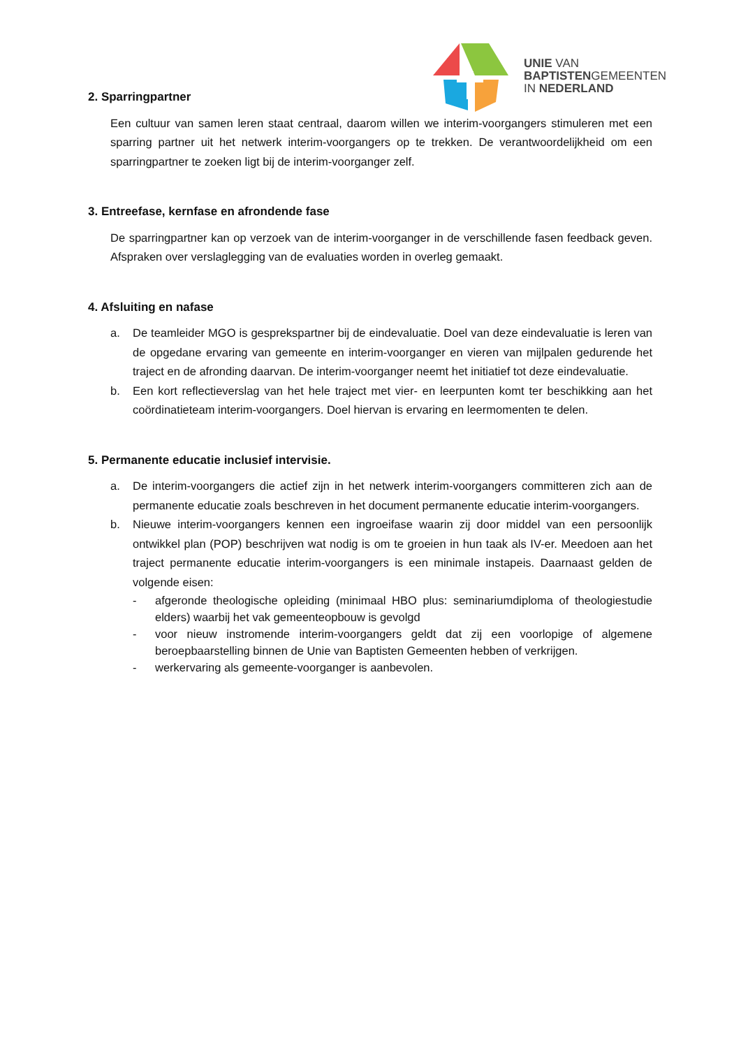UNIE VAN
BAPTISTENGEMEENTEN
IN NEDERLAND
2. Sparringpartner
Een cultuur van samen leren staat centraal, daarom willen we interim-voorgangers stimuleren met een sparring partner uit het netwerk interim-voorgangers op te trekken. De verantwoordelijkheid om een sparringpartner te zoeken ligt bij de interim-voorganger zelf.
3. Entreefase, kernfase en afrondende fase
De sparringpartner kan op verzoek van de interim-voorganger in de verschillende fasen feedback geven. Afspraken over verslaglegging van de evaluaties worden in overleg gemaakt.
4. Afsluiting en nafase
a. De teamleider MGO is gesprekspartner bij de eindevaluatie. Doel van deze eindevaluatie is leren van de opgedane ervaring van gemeente en interim-voorganger en vieren van mijlpalen gedurende het traject en de afronding daarvan. De interim-voorganger neemt het initiatief tot deze eindevaluatie.
b. Een kort reflectieverslag van het hele traject met vier- en leerpunten komt ter beschikking aan het coördinatieteam interim-voorgangers. Doel hiervan is ervaring en leermomenten te delen.
5. Permanente educatie inclusief intervisie.
a. De interim-voorgangers die actief zijn in het netwerk interim-voorgangers committeren zich aan de permanente educatie zoals beschreven in het document permanente educatie interim-voorgangers.
b. Nieuwe interim-voorgangers kennen een ingroeifase waarin zij door middel van een persoonlijk ontwikkel plan (POP) beschrijven wat nodig is om te groeien in hun taak als IV-er. Meedoen aan het traject permanente educatie interim-voorgangers is een minimale instapeis. Daarnaast gelden de volgende eisen:
- afgeronde theologische opleiding (minimaal HBO plus: seminariumdiploma of theologiestudie elders) waarbij het vak gemeenteopbouw is gevolgd
- voor nieuw instromende interim-voorgangers geldt dat zij een voorlopige of algemene beroepbaarstelling binnen de Unie van Baptisten Gemeenten hebben of verkrijgen.
- werkervaring als gemeente-voorganger is aanbevolen.